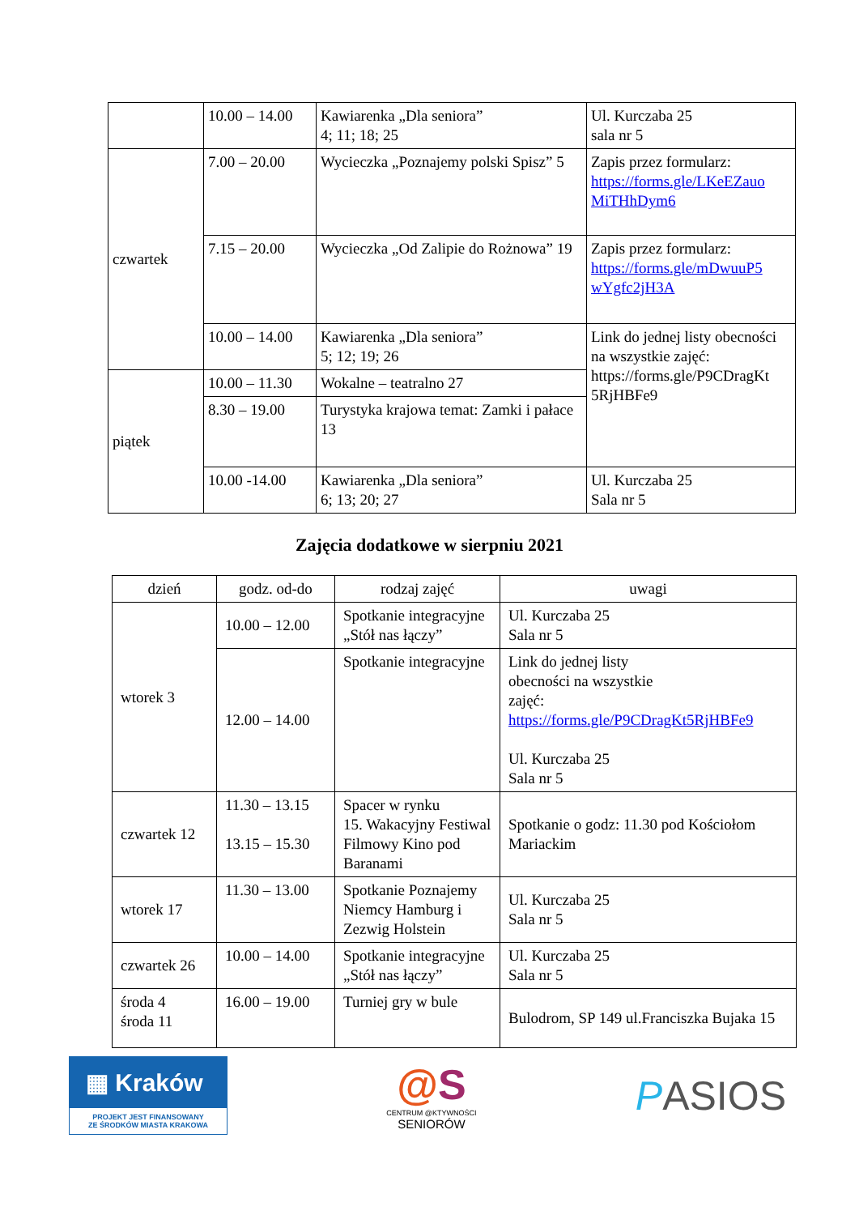| | 10.00 – 14.00 | Kawiarenka „Dla seniora” 4; 11; 18; 25 | Ul. Kurczaba 25 sala nr 5 |
| czwartek | 7.00 – 20.00 | Wycieczka „Poznajemy polski Spisz” 5 | Zapis przez formularz: https://forms.gle/LKeEZauo MiTHhDym6 |
| | 7.15 – 20.00 | Wycieczka „Od Zalipie do Rożnowa” 19 | Zapis przez formularz: https://forms.gle/mDwuuP5 wYgfc2jH3A |
| | 10.00 – 14.00 | Kawiarenka „Dla seniora” 5; 12; 19; 26 | Link do jednej listy obecności na wszystkie zajęć: https://forms.gle/P9CDragKt 5RjHBFe9 |
| piątek | 10.00 – 11.30 | Wokalne – teatralno 27 | |
| | 8.30 – 19.00 | Turystyka krajowa temat: Zamki i pałace 13 | |
| | 10.00 -14.00 | Kawiarenka „Dla seniora” 6; 13; 20; 27 | Ul. Kurczaba 25 Sala nr 5 |
Zajęcia dodatkowe w sierpniu 2021
| dzień | godz. od-do | rodzaj zajęć | uwagi |
| --- | --- | --- | --- |
| wtorek 3 | 10.00 – 12.00 | Spotkanie integracyjne „Stół nas łączy” | Ul. Kurczaba 25 Sala nr 5 |
| | 12.00 – 14.00 | Spotkanie integracyjne | Link do jednej listy obecności na wszystkie zajęć: https://forms.gle/P9CDragKt5RjHBFe9 Ul. Kurczaba 25 Sala nr 5 |
| czwartek 12 | 11.30 – 13.15 13.15 – 15.30 | Spacer w rynku 15. Wakacyjny Festiwal Filmowy Kino pod Baranami | Spotkanie o godz: 11.30 pod Kościołom Mariackim |
| wtorek 17 | 11.30 – 13.00 | Spotkanie Poznajemy Niemcy Hamburg i Zezwig Holstein | Ul. Kurczaba 25 Sala nr 5 |
| czwartek 26 | 10.00 – 14.00 | Spotkanie integracyjne „Stół nas łączy” | Ul. Kurczaba 25 Sala nr 5 |
| środa 4 środa 11 | 16.00 – 19.00 | Turniej gry w bule | Bulodrom, SP 149 ul.Franciszka Bujaka 15 |
▦ Kraków
PROJEKT JEST FINANSOWANY
ZE ŚRODKÓW MIASTA KRAKOWA
@S
CENTRUM @KTYWNOŚCI
SENIORÓW
PASIOS